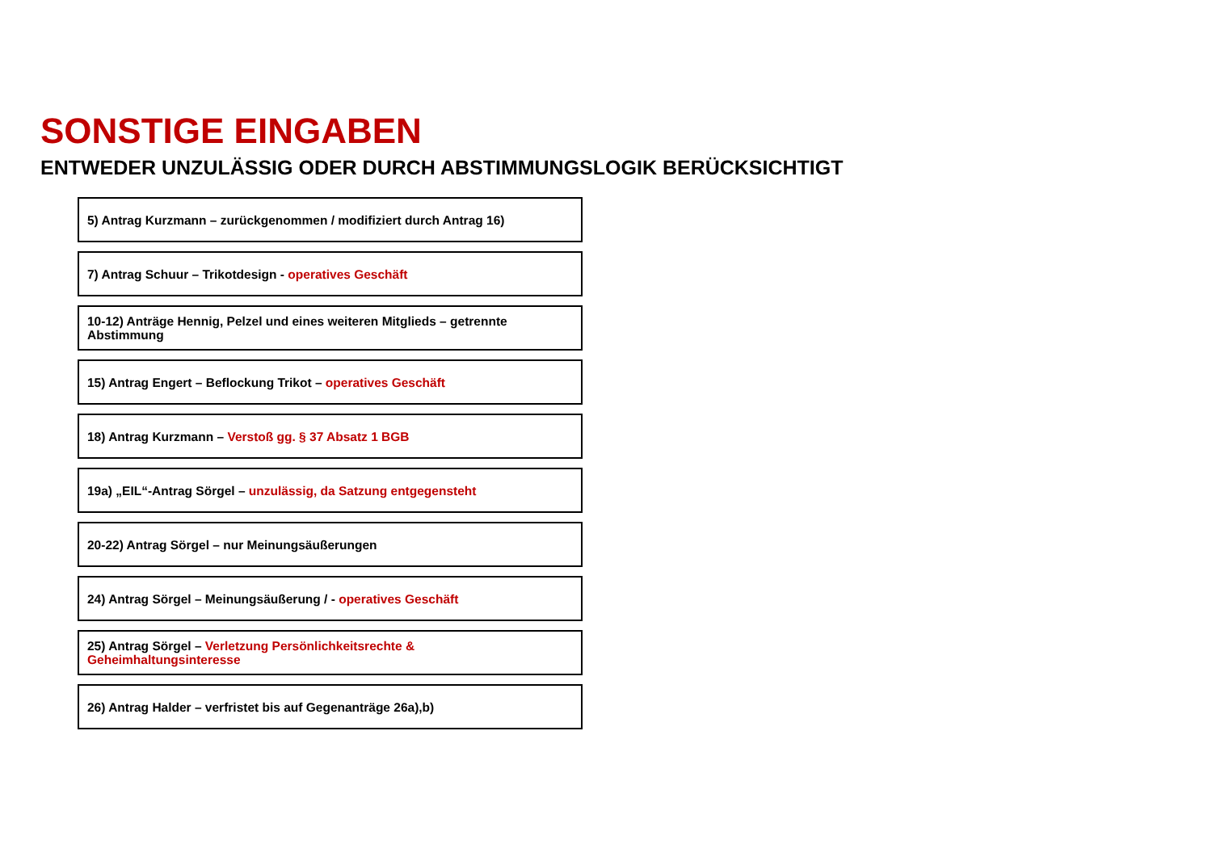SONSTIGE EINGABEN
ENTWEDER UNZULÄSSIG ODER DURCH ABSTIMMUNGSLOGIK BERÜCKSICHTIGT
5) Antrag Kurzmann – zurückgenommen / modifiziert durch Antrag 16)
7) Antrag Schuur – Trikotdesign - operatives Geschäft
10-12) Anträge Hennig, Pelzel und eines weiteren Mitglieds – getrennte Abstimmung
15) Antrag Engert – Beflockung Trikot – operatives Geschäft
18) Antrag Kurzmann – Verstoß gg. § 37 Absatz 1 BGB
19a) „EIL“-Antrag Sörgel – unzulässig, da Satzung entgegensteht
20-22) Antrag Sörgel – nur Meinungsäußerungen
24) Antrag Sörgel – Meinungsäußerung / - operatives Geschäft
25) Antrag Sörgel – Verletzung Persönlichkeitsrechte &
Geheimhaltungsinteresse
26) Antrag Halder – verfristet bis auf Gegenanträge 26a),b)